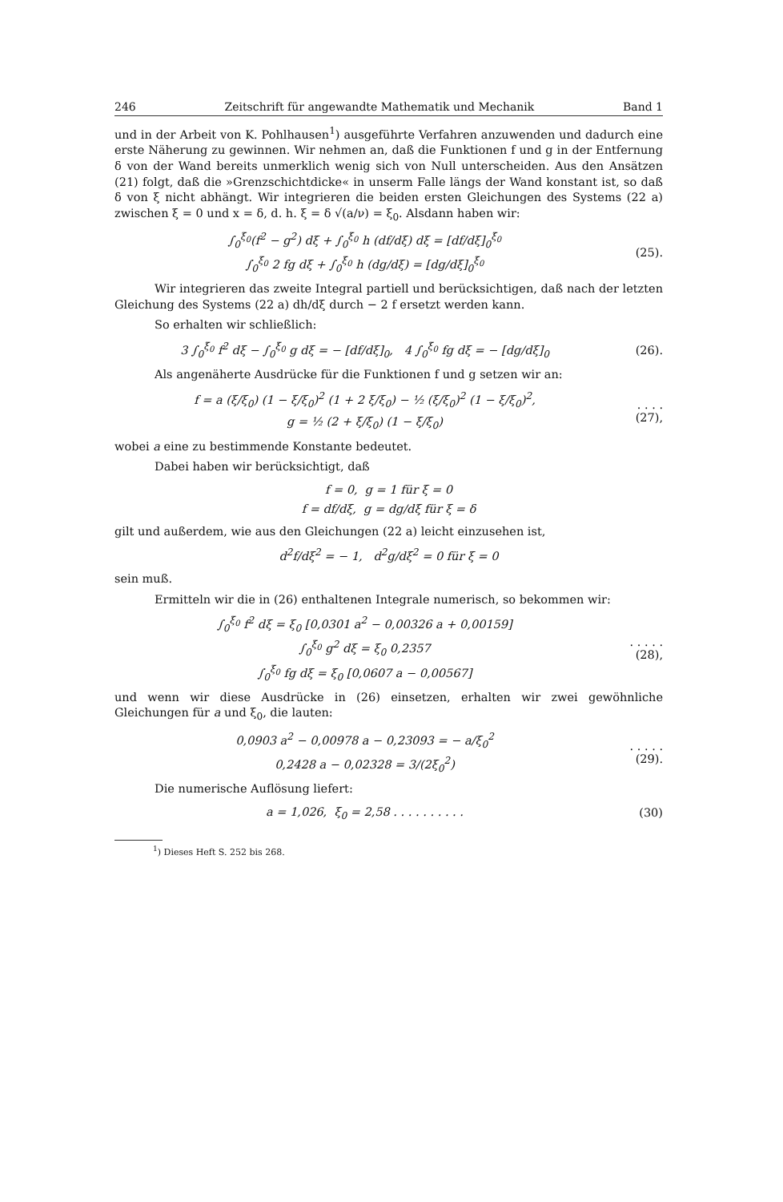246 Zeitschrift für angewandte Mathematik und Mechanik Band 1
und in der Arbeit von K. Pohlhausen<sup>1</sup>) ausgeführte Verfahren anzuwenden und dadurch eine erste Näherung zu gewinnen. Wir nehmen an, daß die Funktionen f und g in der Entfernung δ von der Wand bereits unmerklich wenig sich von Null unterscheiden. Aus den Ansätzen (21) folgt, daß die »Grenzschichtdicke« in unserm Falle längs der Wand konstant ist, so daß δ von ξ nicht abhängt. Wir integrieren die beiden ersten Gleichungen des Systems (22 a) zwischen ξ = 0 und x = δ, d. h. ξ = δ √(a/ν) = ξ<sub>0</sub>. Alsdann haben wir:
∫<sub>0</sub><sup>ξ<sub>0</sub></sup>(f<sup>2</sup> − g<sup>2</sup>) dξ + ∫<sub>0</sub><sup>ξ<sub>0</sub></sup> h (df/dξ) dξ = [df/dξ]<sub>0</sub><sup>ξ<sub>0</sub></sup>
∫<sub>0</sub><sup>ξ<sub>0</sub></sup> 2 fg dξ + ∫<sub>0</sub><sup>ξ<sub>0</sub></sup> h (dg/dξ) = [dg/dξ]<sub>0</sub><sup>ξ<sub>0</sub></sup>
(25).
Wir integrieren das zweite Integral partiell und berücksichtigen, daß nach der letzten Gleichung des Systems (22 a) dh/dξ durch − 2 f ersetzt werden kann.
So erhalten wir schließlich:
3 ∫<sub>0</sub><sup>ξ<sub>0</sub></sup> f<sup>2</sup> dξ − ∫<sub>0</sub><sup>ξ<sub>0</sub></sup> g dξ = − [df/dξ]<sub>0</sub>, 4 ∫<sub>0</sub><sup>ξ<sub>0</sub></sup> fg dξ = − [dg/dξ]<sub>0</sub>
(26).
Als angenäherte Ausdrücke für die Funktionen f und g setzen wir an:
f = a (ξ/ξ<sub>0</sub>) (1 − ξ/ξ<sub>0</sub>)<sup>2</sup> (1 + 2 ξ/ξ<sub>0</sub>) − ½ (ξ/ξ<sub>0</sub>)<sup>2</sup> (1 − ξ/ξ<sub>0</sub>)<sup>2</sup>,
g = ½ (2 + ξ/ξ<sub>0</sub>) (1 − ξ/ξ<sub>0</sub>)
. . . . (27),
wobei a eine zu bestimmende Konstante bedeutet.
Dabei haben wir berücksichtigt, daß
f = 0, g = 1 für ξ = 0
f = df/dξ, g = dg/dξ für ξ = δ
gilt und außerdem, wie aus den Gleichungen (22 a) leicht einzusehen ist,
d<sup>2</sup>f/dξ<sup>2</sup> = − 1, d<sup>2</sup>g/dξ<sup>2</sup> = 0 für ξ = 0
sein muß.
Ermitteln wir die in (26) enthaltenen Integrale numerisch, so bekommen wir:
∫<sub>0</sub><sup>ξ<sub>0</sub></sup> f<sup>2</sup> dξ = ξ<sub>0</sub> [0,0301 a<sup>2</sup> − 0,00326 a + 0,00159]
∫<sub>0</sub><sup>ξ<sub>0</sub></sup> g<sup>2</sup> dξ = ξ<sub>0</sub> 0,2357
∫<sub>0</sub><sup>ξ<sub>0</sub></sup> fg dξ = ξ<sub>0</sub> [0,0607 a − 0,00567]
. . . . . (28),
und wenn wir diese Ausdrücke in (26) einsetzen, erhalten wir zwei gewöhnliche Gleichungen für a und ξ<sub>0</sub>, die lauten:
0,0903 a<sup>2</sup> − 0,00978 a − 0,23093 = − a/ξ<sub>0</sub><sup>2</sup>
0,2428 a − 0,02328 = 3/(2ξ<sub>0</sub><sup>2</sup>)
. . . . . (29).
Die numerische Auflösung liefert:
a = 1,026, ξ<sub>0</sub> = 2,58 . . . . . . . . . .
(30)
<sup>1</sup>) Dieses Heft S. 252 bis 268.